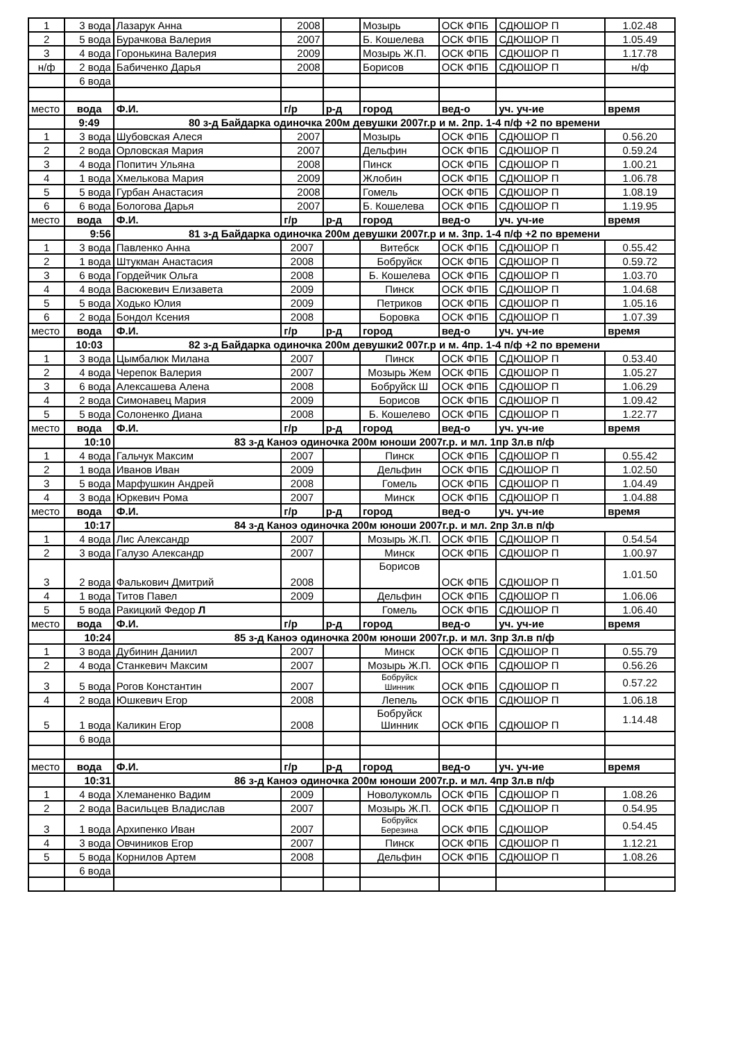| 1 | 3 вода | Лазарук Анна | 2008 | | Мозырь | ОСК ФПБ | СДЮШОР П | 1.02.48 |
| 2 | 5 вода | Бурачкова Валерия | 2007 | | Б. Кошелева | ОСК ФПБ | СДЮШОР П | 1.05.49 |
| 3 | 4 вода | Горонькина Валерия | 2009 | | Мозырь Ж.П. | ОСК ФПБ | СДЮШОР П | 1.17.78 |
| н/ф | 2 вода | Бабиченко Дарья | 2008 | | Борисов | ОСК ФПБ | СДЮШОР П | н/ф |
| | 6 вода | | | | | | | |
| место | вода | Ф.И. | г/р | р-д | город | вед-о | уч. уч-ие | время |
| | 9:49 | 80 з-д Байдарка одиночка 200м девушки 2007г.р и м. 2пр. 1-4 п/ф +2 по времени | | | | | | |
| 1 | 3 вода | Шубовская Алеся | 2007 | | Мозырь | ОСК ФПБ | СДЮШОР П | 0.56.20 |
| 2 | 2 вода | Орловская Мария | 2007 | | Дельфин | ОСК ФПБ | СДЮШОР П | 0.59.24 |
| 3 | 4 вода | Попитич Ульяна | 2008 | | Пинск | ОСК ФПБ | СДЮШОР П | 1.00.21 |
| 4 | 1 вода | Хмелькова Мария | 2009 | | Жлобин | ОСК ФПБ | СДЮШОР П | 1.06.78 |
| 5 | 5 вода | Гурбан Анастасия | 2008 | | Гомель | ОСК ФПБ | СДЮШОР П | 1.08.19 |
| 6 | 6 вода | Бологова Дарья | 2007 | | Б. Кошелева | ОСК ФПБ | СДЮШОР П | 1.19.95 |
| место | вода | Ф.И. | г/р | р-д | город | вед-о | уч. уч-ие | время |
| | 9:56 | 81 з-д Байдарка одиночка 200м девушки 2007г.р и м. 3пр. 1-4 п/ф +2 по времени | | | | | | |
| 1 | 3 вода | Павленко Анна | 2007 | | Витебск | ОСК ФПБ | СДЮШОР П | 0.55.42 |
| 2 | 1 вода | Штукман Анастасия | 2008 | | Бобруйск | ОСК ФПБ | СДЮШОР П | 0.59.72 |
| 3 | 6 вода | Гордейчик Ольга | 2008 | | Б. Кошелева | ОСК ФПБ | СДЮШОР П | 1.03.70 |
| 4 | 4 вода | Васюкевич Елизавета | 2009 | | Пинск | ОСК ФПБ | СДЮШОР П | 1.04.68 |
| 5 | 5 вода | Ходько Юлия | 2009 | | Петриков | ОСК ФПБ | СДЮШОР П | 1.05.16 |
| 6 | 2 вода | Бондол Ксения | 2008 | | Боровка | ОСК ФПБ | СДЮШОР П | 1.07.39 |
| место | вода | Ф.И. | г/р | р-д | город | вед-о | уч. уч-ие | время |
| | 10:03 | 82 з-д Байдарка одиночка 200м девушки2 007г.р и м. 4пр. 1-4 п/ф +2 по времени | | | | | | |
| 1 | 3 вода | Цымбалюк Милана | 2007 | | Пинск | ОСК ФПБ | СДЮШОР П | 0.53.40 |
| 2 | 4 вода | Черепок Валерия | 2007 | | Мозырь Жем | ОСК ФПБ | СДЮШОР П | 1.05.27 |
| 3 | 6 вода | Алексашева Алена | 2008 | | Бобруйск Ш | ОСК ФПБ | СДЮШОР П | 1.06.29 |
| 4 | 2 вода | Симонавец Мария | 2009 | | Борисов | ОСК ФПБ | СДЮШОР П | 1.09.42 |
| 5 | 5 вода | Солоненко Диана | 2008 | | Б. Кошелево | ОСК ФПБ | СДЮШОР П | 1.22.77 |
| место | вода | Ф.И. | г/р | р-д | город | вед-о | уч. уч-ие | время |
| | 10:10 | 83 з-д Каноэ одиночка 200м юноши 2007г.р. и мл. 1пр 3л.в п/ф | | | | | | |
| 1 | 4 вода | Гальчук Максим | 2007 | | Пинск | ОСК ФПБ | СДЮШОР П | 0.55.42 |
| 2 | 1 вода | Иванов Иван | 2009 | | Дельфин | ОСК ФПБ | СДЮШОР П | 1.02.50 |
| 3 | 5 вода | Марфушкин Андрей | 2008 | | Гомель | ОСК ФПБ | СДЮШОР П | 1.04.49 |
| 4 | 3 вода | Юркевич Рома | 2007 | | Минск | ОСК ФПБ | СДЮШОР П | 1.04.88 |
| место | вода | Ф.И. | г/р | р-д | город | вед-о | уч. уч-ие | время |
| | 10:17 | 84 з-д Каноэ одиночка 200м юноши 2007г.р. и мл. 2пр 3л.в п/ф | | | | | | |
| 1 | 4 вода | Лис Александр | 2007 | | Мозырь Ж.П. | ОСК ФПБ | СДЮШОР П | 0.54.54 |
| 2 | 3 вода | Галузо Александр | 2007 | | Минск | ОСК ФПБ | СДЮШОР П | 1.00.97 |
| 3 | 2 вода | Фалькович Дмитрий | 2008 | | Борисов | ОСК ФПБ | СДЮШОР П | 1.01.50 |
| 4 | 1 вода | Титов Павел | 2009 | | Дельфин | ОСК ФПБ | СДЮШОР П | 1.06.06 |
| 5 | 5 вода | Ракицкий Федор Л | | | Гомель | ОСК ФПБ | СДЮШОР П | 1.06.40 |
| место | вода | Ф.И. | г/р | р-д | город | вед-о | уч. уч-ие | время |
| | 10:24 | 85 з-д Каноэ одиночка 200м юноши 2007г.р. и мл. 3пр 3л.в п/ф | | | | | | |
| 1 | 3 вода | Дубинин Даниил | 2007 | | Минск | ОСК ФПБ | СДЮШОР П | 0.55.79 |
| 2 | 4 вода | Станкевич Максим | 2007 | | Мозырь Ж.П. | ОСК ФПБ | СДЮШОР П | 0.56.26 |
| 3 | 5 вода | Рогов Константин | 2007 | | Бобруйск Шинник | ОСК ФПБ | СДЮШОР П | 0.57.22 |
| 4 | 2 вода | Юшкевич Егор | 2008 | | Лепель | ОСК ФПБ | СДЮШОР П | 1.06.18 |
| 5 | 1 вода | Каликин Егор | 2008 | | Бобруйск Шинник | ОСК ФПБ | СДЮШОР П | 1.14.48 |
| | 6 вода | | | | | | | |
| место | вода | Ф.И. | г/р | р-д | город | вед-о | уч. уч-ие | время |
| | 10:31 | 86 з-д Каноэ одиночка 200м юноши 2007г.р. и мл. 4пр 3л.в п/ф | | | | | | |
| 1 | 4 вода | Хлеманенко Вадим | 2009 | | Новолукомль | ОСК ФПБ | СДЮШОР П | 1.08.26 |
| 2 | 2 вода | Васильцев Владислав | 2007 | | Мозырь Ж.П. | ОСК ФПБ | СДЮШОР П | 0.54.95 |
| 3 | 1 вода | Архипенко Иван | 2007 | | Бобруйск Березина | ОСК ФПБ | СДЮШОР | 0.54.45 |
| 4 | 3 вода | Овчиников Егор | 2007 | | Пинск | ОСК ФПБ | СДЮШОР П | 1.12.21 |
| 5 | 5 вода | Корнилов Артем | 2008 | | Дельфин | ОСК ФПБ | СДЮШОР П | 1.08.26 |
| | 6 вода | | | | | | | |